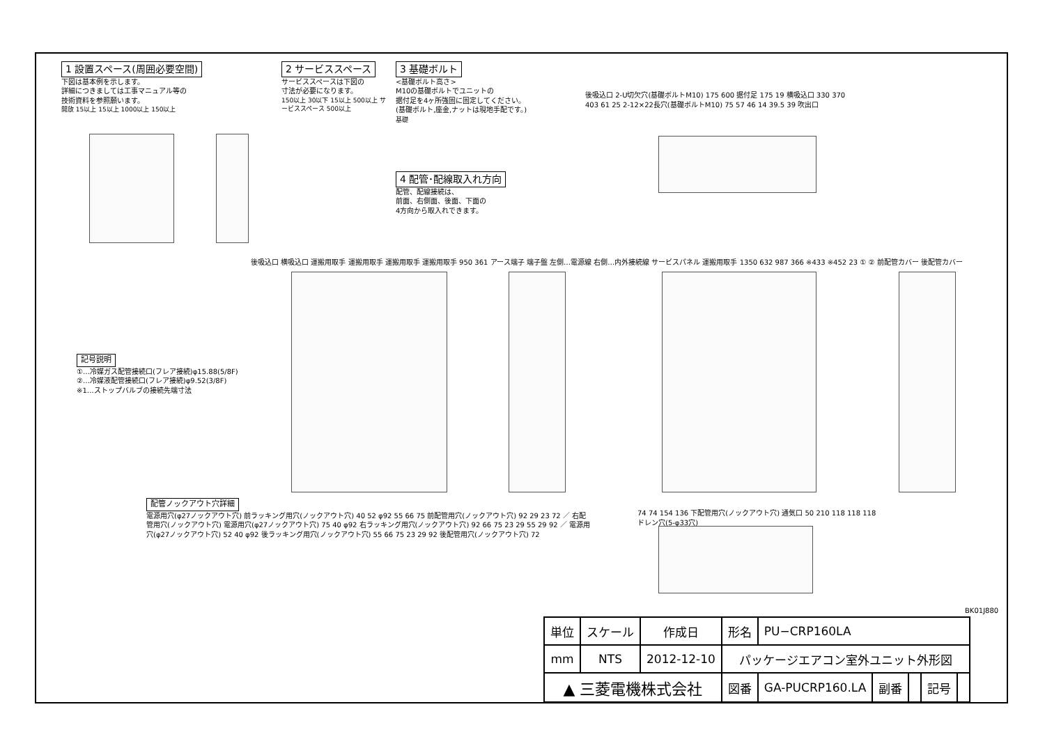1 設置スペース(周囲必要空間)
下図は基本例を示します。
詳細につきましては工事マニュアル等の
技術資料を参照願います。
開放 15以上 15以上 1000以上 150以上
2 サービススペース
サービススペースは下図の
寸法が必要になります。
150以上 30以下 15以上 500以上 サービススペース 500以上
3 基礎ボルト
<基礎ボルト高さ>
M10の基礎ボルトでユニットの
据付足を4ヶ所強固に固定してください。
(基礎ボルト,座金,ナットは現地手配です。)
基礎
4 配管･配線取入れ方向
配管、配線接続は、
前面、右側面、後面、下面の
4方向から取入れできます。
後吸込口 2-U切欠穴(基礎ボルトM10) 175 600 据付足 175 19 横吸込口 330 370 403 61 25 2-12×22長穴(基礎ボルトM10) 75 57 46 14 39.5 39 吹出口
記号説明
①…冷媒ガス配管接続口(フレア接続)φ15.88(5/8F)
②…冷媒液配管接続口(フレア接続)φ9.52(3/8F)
※1…ストップバルブの接続先端寸法
後吸込口 横吸込口 運搬用取手 運搬用取手 運搬用取手 運搬用取手 950 361 アース端子 端子盤 左側…電源線 右側…内外接続線 サービスパネル 運搬用取手 1350 632 987 366 ※433 ※452 23 ① ② 前配管カバー 後配管カバー
配管ノックアウト穴詳細
電源用穴(φ27ノックアウト穴) 前ラッキング用穴(ノックアウト穴) 40 52 φ92 55 66 75 前配管用穴(ノックアウト穴) 92 29 23 72 ／ 右配管用穴(ノックアウト穴) 電源用穴(φ27ノックアウト穴) 75 40 φ92 右ラッキング用穴(ノックアウト穴) 92 66 75 23 29 55 29 92 ／ 電源用穴(φ27ノックアウト穴) 52 40 φ92 後ラッキング用穴(ノックアウト穴) 55 66 75 23 29 92 後配管用穴(ノックアウト穴) 72
74 74 154 136 下配管用穴(ノックアウト穴) 通気口 50 210 118 118 118 ドレン穴(5-φ33穴)
BK01J880
| 単位 | スケール | 作成日 | 形名 | PU−CRP160LA | | | | |
| mm | NTS | 2012-12-10 | パッケージエアコン室外ユニット外形図 | | | | | |
| ▲ 三菱電機株式会社 | | | 図番 | GA-PUCRP160.LA | 副番 | | 記号 | |